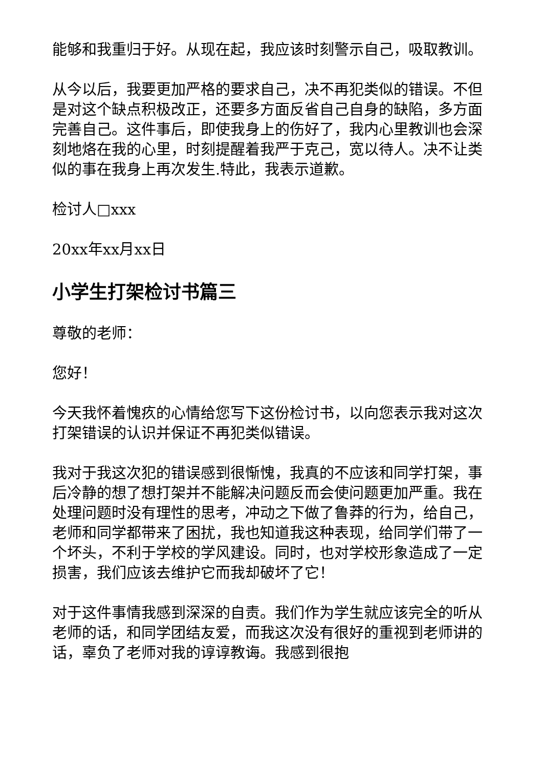能够和我重归于好。从现在起，我应该时刻警示自己，吸取教训。
从今以后，我要更加严格的要求自己，决不再犯类似的错误。不但是对这个缺点积极改正，还要多方面反省自己自身的缺陷，多方面完善自己。这件事后，即使我身上的伤好了，我内心里教训也会深刻地烙在我的心里，时刻提醒着我严于克己，宽以待人。决不让类似的事在我身上再次发生.特此，我表示道歉。
检讨人□xxx
20xx年xx月xx日
小学生打架检讨书篇三
尊敬的老师：
您好！
今天我怀着愧疚的心情给您写下这份检讨书，以向您表示我对这次打架错误的认识并保证不再犯类似错误。
我对于我这次犯的错误感到很惭愧，我真的不应该和同学打架，事后冷静的想了想打架并不能解决问题反而会使问题更加严重。我在处理问题时没有理性的思考，冲动之下做了鲁莽的行为，给自己，老师和同学都带来了困扰，我也知道我这种表现，给同学们带了一个坏头，不利于学校的学风建设。同时，也对学校形象造成了一定损害，我们应该去维护它而我却破坏了它！
对于这件事情我感到深深的自责。我们作为学生就应该完全的听从老师的话，和同学团结友爱，而我这次没有很好的重视到老师讲的话，辜负了老师对我的谆谆教诲。我感到很抱